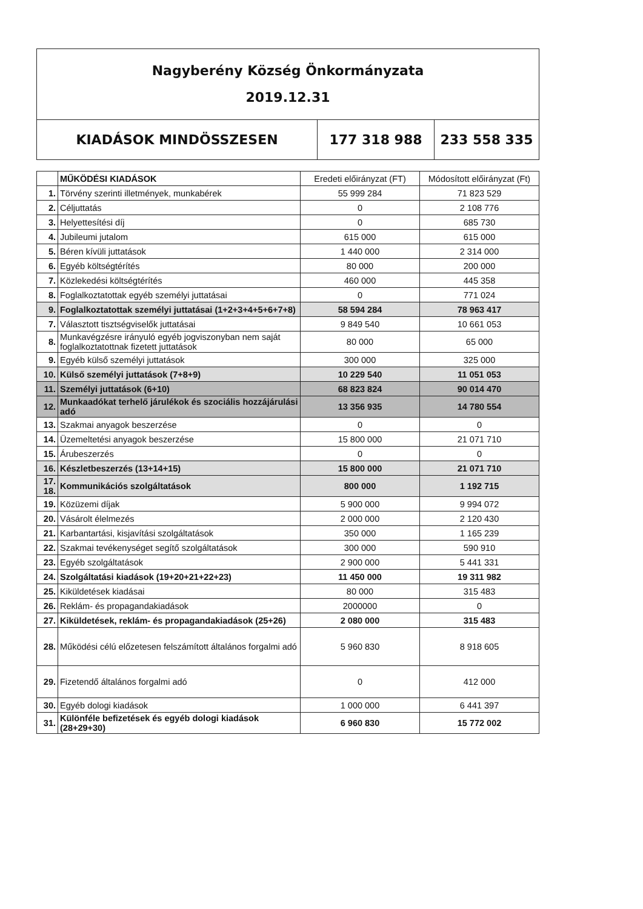| Nagyberény Község Önkormányzata 2019.12.31 | | |
| KIADÁSOK MINDÖSSZESEN | 177 318 988 | 233 558 335 |
| | MŰKÖDÉSI KIADÁSOK | Eredeti előirányzat (FT) | Módosított előirányzat (Ft) |
| 1. | Törvény szerinti illetmények, munkabérek | 55 999 284 | 71 823 529 |
| 2. | Céljuttatás | 0 | 2 108 776 |
| 3. | Helyettesítési díj | 0 | 685 730 |
| 4. | Jubileumi jutalom | 615 000 | 615 000 |
| 5. | Béren kívüli juttatások | 1 440 000 | 2 314 000 |
| 6. | Egyéb költségtérítés | 80 000 | 200 000 |
| 7. | Közlekedési költségtérítés | 460 000 | 445 358 |
| 8. | Foglalkoztatottak egyéb személyi juttatásai | 0 | 771 024 |
| 9. | Foglalkoztatottak személyi juttatásai (1+2+3+4+5+6+7+8) | 58 594 284 | 78 963 417 |
| 7. | Választott tisztségviselők juttatásai | 9 849 540 | 10 661 053 |
| 8. | Munkavégzésre irányuló egyéb jogviszonyban nem saját foglalkoztatottnak fizetett juttatások | 80 000 | 65 000 |
| 9. | Egyéb külső személyi juttatások | 300 000 | 325 000 |
| 10. | Külső személyi juttatások (7+8+9) | 10 229 540 | 11 051 053 |
| 11. | Személyi juttatások (6+10) | 68 823 824 | 90 014 470 |
| 12. | Munkaadókat terhelő járulékok és szociális hozzájárulási adó | 13 356 935 | 14 780 554 |
| 13. | Szakmai anyagok beszerzése | 0 | 0 |
| 14. | Üzemeltetési anyagok beszerzése | 15 800 000 | 21 071 710 |
| 15. | Árubeszerzés | 0 | 0 |
| 16. | Készletbeszerzés (13+14+15) | 15 800 000 | 21 071 710 |
| 17. 18. | Kommunikációs szolgáltatások | 800 000 | 1 192 715 |
| 19. | Közüzemi díjak | 5 900 000 | 9 994 072 |
| 20. | Vásárolt élelmezés | 2 000 000 | 2 120 430 |
| 21. | Karbantartási, kisjavítási szolgáltatások | 350 000 | 1 165 239 |
| 22. | Szakmai tevékenységet segítő szolgáltatások | 300 000 | 590 910 |
| 23. | Egyéb szolgáltatások | 2 900 000 | 5 441 331 |
| 24. | Szolgáltatási kiadások (19+20+21+22+23) | 11 450 000 | 19 311 982 |
| 25. | Kiküldetések kiadásai | 80 000 | 315 483 |
| 26. | Reklám- és propagandakiadások | 2000000 | 0 |
| 27. | Kiküldetések, reklám- és propagandakiadások (25+26) | 2 080 000 | 315 483 |
| 28. | Működési célú előzetesen felszámított általános forgalmi adó | 5 960 830 | 8 918 605 |
| 29. | Fizetendő általános forgalmi adó | 0 | 412 000 |
| 30. | Egyéb dologi kiadások | 1 000 000 | 6 441 397 |
| 31. | Különféle befizetések és egyéb dologi kiadások (28+29+30) | 6 960 830 | 15 772 002 |